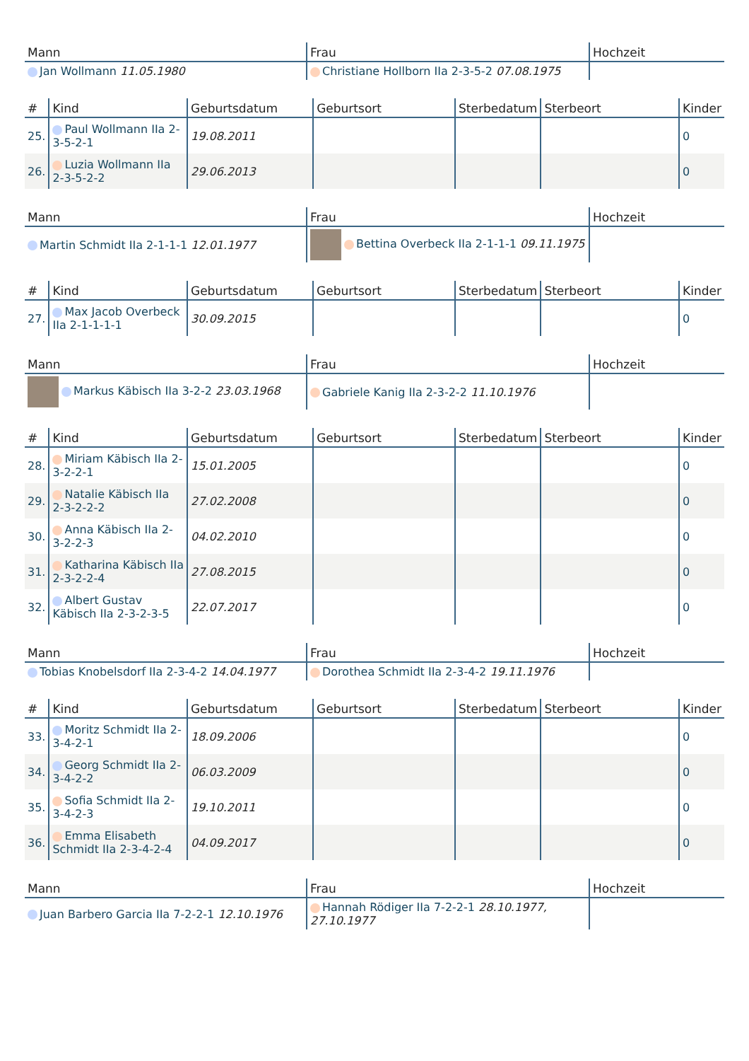| Mann | Frau | Hochzeit |
| --- | --- | --- |
| Jan Wollmann 11.05.1980 | Christiane Hollborn IIa 2-3-5-2 07.08.1975 | |
| # | Kind | Geburtsdatum | Geburtsort | Sterbedatum | Sterbeort | Kinder |
| --- | --- | --- | --- | --- | --- | --- |
| 25. | Paul Wollmann IIa 2-3-5-2-1 | 19.08.2011 | | | | 0 |
| 26. | Luzia Wollmann IIa 2-3-5-2-2 | 29.06.2013 | | | | 0 |
| Mann | Frau | Hochzeit |
| --- | --- | --- |
| Martin Schmidt IIa 2-1-1-1 12.01.1977 | Bettina Overbeck IIa 2-1-1-1 09.11.1975 | |
| # | Kind | Geburtsdatum | Geburtsort | Sterbedatum | Sterbeort | Kinder |
| --- | --- | --- | --- | --- | --- | --- |
| 27. | Max Jacob Overbeck IIa 2-1-1-1-1 | 30.09.2015 | | | | 0 |
| Mann | Frau | Hochzeit |
| --- | --- | --- |
| Markus Käbisch IIa 3-2-2 23.03.1968 | Gabriele Kanig IIa 2-3-2-2 11.10.1976 | |
| # | Kind | Geburtsdatum | Geburtsort | Sterbedatum | Sterbeort | Kinder |
| --- | --- | --- | --- | --- | --- | --- |
| 28. | Miriam Käbisch IIa 2-3-2-2-1 | 15.01.2005 | | | | 0 |
| 29. | Natalie Käbisch IIa 2-3-2-2-2 | 27.02.2008 | | | | 0 |
| 30. | Anna Käbisch IIa 2-3-2-2-3 | 04.02.2010 | | | | 0 |
| 31. | Katharina Käbisch IIa 2-3-2-2-4 | 27.08.2015 | | | | 0 |
| 32. | Albert Gustav Käbisch IIa 2-3-2-3-5 | 22.07.2017 | | | | 0 |
| Mann | Frau | Hochzeit |
| --- | --- | --- |
| Tobias Knobelsdorf IIa 2-3-4-2 14.04.1977 | Dorothea Schmidt IIa 2-3-4-2 19.11.1976 | |
| # | Kind | Geburtsdatum | Geburtsort | Sterbedatum | Sterbeort | Kinder |
| --- | --- | --- | --- | --- | --- | --- |
| 33. | Moritz Schmidt IIa 2-3-4-2-1 | 18.09.2006 | | | | 0 |
| 34. | Georg Schmidt IIa 2-3-4-2-2 | 06.03.2009 | | | | 0 |
| 35. | Sofia Schmidt IIa 2-3-4-2-3 | 19.10.2011 | | | | 0 |
| 36. | Emma Elisabeth Schmidt IIa 2-3-4-2-4 | 04.09.2017 | | | | 0 |
| Mann | Frau | Hochzeit |
| --- | --- | --- |
| Juan Barbero Garcia IIa 7-2-2-1 12.10.1976 | Hannah Rödiger IIa 7-2-2-1 28.10.1977, 27.10.1977 | |